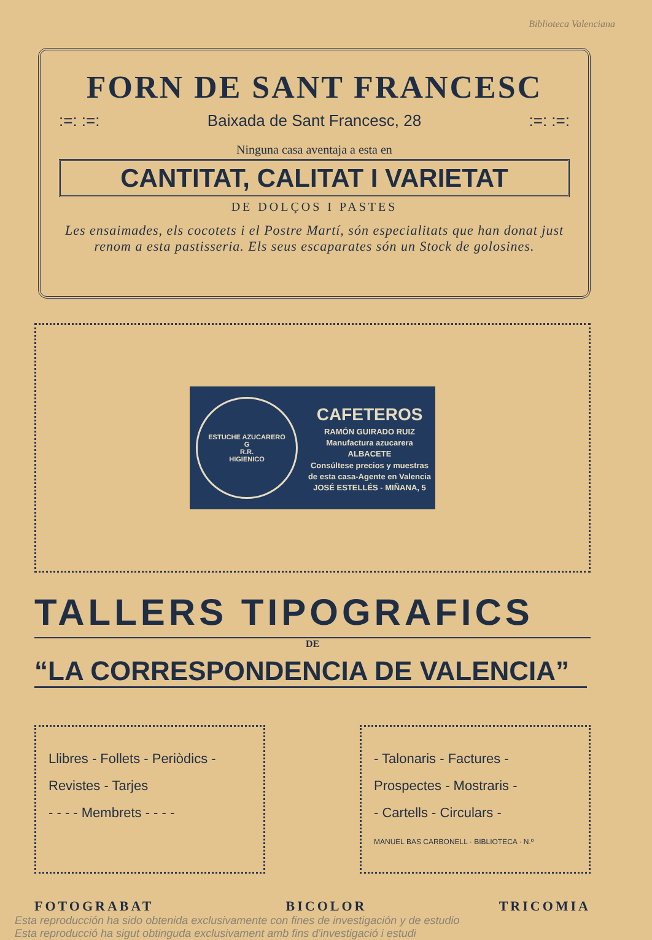Biblioteca Valenciana
FORN DE SANT FRANCESC
:=: :=: Baixada de Sant Francesc, 28:=: :=:
Ninguna casa aventaja a esta en
CANTITAT, CALITAT I VARIETAT
DE DOLÇOS I PASTES
Les ensaimades, els cocotets i el Postre Martí, són especialitats que han donat just renom a esta pastisseria. Els seus escaparates són un Stock de golosines.
ESTUCHE AZUCARERO
G
R.R.
HIGIENICO
CAFETEROS
RAMÓN GUIRADO RUIZ
Manufactura azucarera
ALBACETE
Consúltese precios y muestras
de esta casa-Agente en Valencia
JOSÉ ESTELLÉS - MIÑANA, 5
TALLERS TIPOGRAFICS
DE
“LA CORRESPONDENCIA DE VALENCIA”
Llibres - Follets - Periòdics - Revistes - Tarjes
- - - - Membrets - - - -
- Talonaris - Factures -
Prospectes - Mostraris -
- Cartells - Circulars -
MANUEL BAS CARBONELL · BIBLIOTECA · N.º
FOTOGRABAT BICOLOR TRICOMIA
Esta reproducción ha sido obtenida exclusivamente con fines de investigación y de estudio
Esta reproducció ha sigut obtinguda exclusivament amb fins d'investigació i estudi